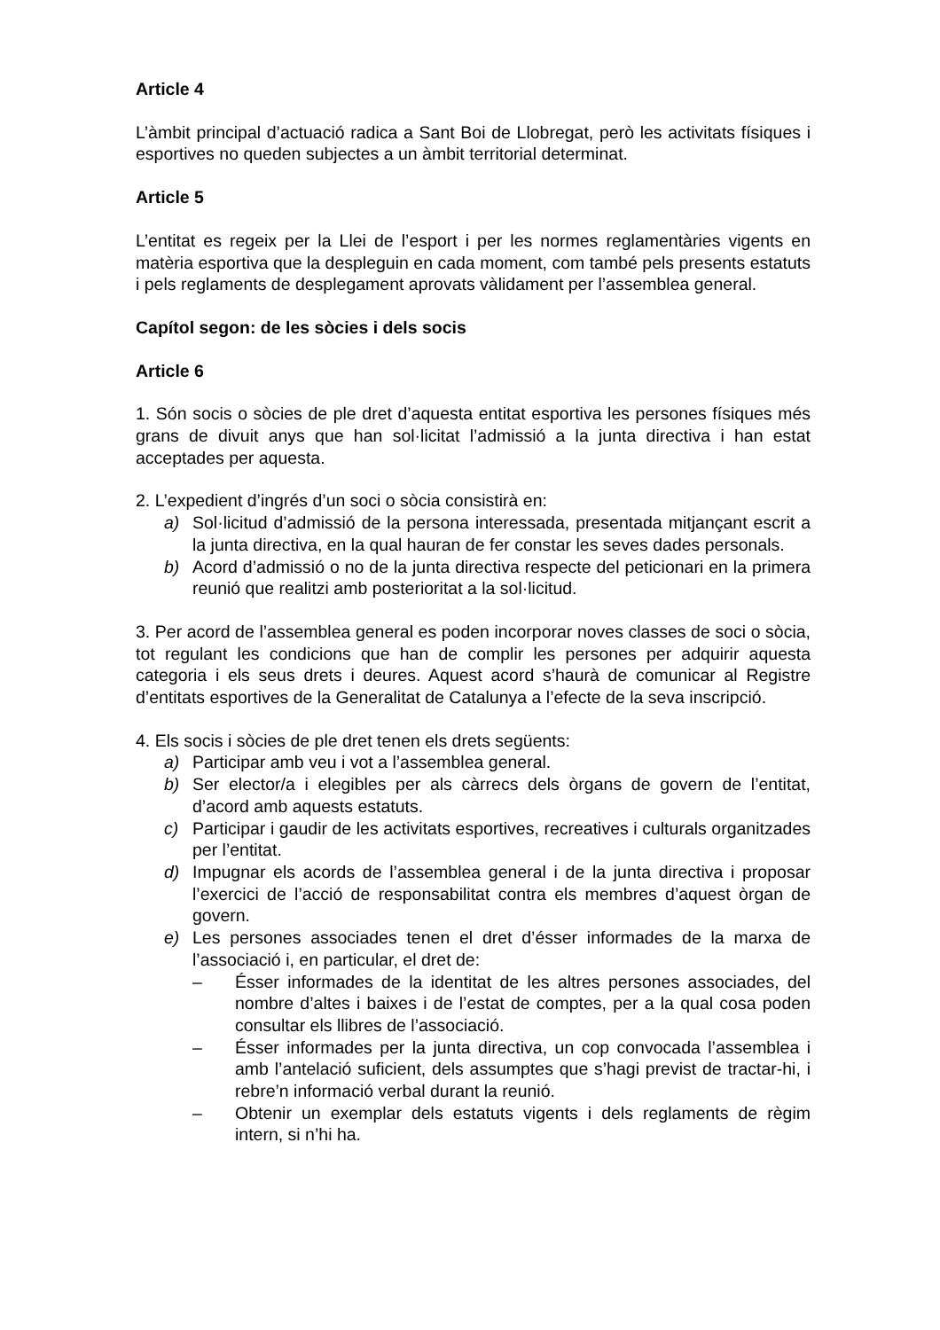Article 4
L’àmbit principal d’actuació radica a Sant Boi de Llobregat, però les activitats físiques i esportives no queden subjectes a un àmbit territorial determinat.
Article 5
L’entitat es regeix per la Llei de l’esport i per les normes reglamentàries vigents en matèria esportiva que la despleguin en cada moment, com també pels presents estatuts i pels reglaments de desplegament aprovats vàlidament per l’assemblea general.
Capítol segon: de les sòcies i dels socis
Article 6
1. Són socis o sòcies de ple dret d’aquesta entitat esportiva les persones físiques més grans de divuit anys que han sol·licitat l’admissió a la junta directiva i han estat acceptades per aquesta.
2. L’expedient d’ingrés d’un soci o sòcia consistirà en:
a) Sol·licitud d’admissió de la persona interessada, presentada mitjançant escrit a la junta directiva, en la qual hauran de fer constar les seves dades personals.
b) Acord d’admissió o no de la junta directiva respecte del peticionari en la primera reunió que realitzi amb posterioritat a la sol·licitud.
3. Per acord de l’assemblea general es poden incorporar noves classes de soci o sòcia, tot regulant les condicions que han de complir les persones per adquirir aquesta categoria i els seus drets i deures. Aquest acord s’haurà de comunicar al Registre d’entitats esportives de la Generalitat de Catalunya a l’efecte de la seva inscripció.
4. Els socis i sòcies de ple dret tenen els drets següents:
a) Participar amb veu i vot a l’assemblea general.
b) Ser elector/a i elegibles per als càrrecs dels òrgans de govern de l’entitat, d’acord amb aquests estatuts.
c) Participar i gaudir de les activitats esportives, recreatives i culturals organitzades per l’entitat.
d) Impugnar els acords de l’assemblea general i de la junta directiva i proposar l’exercici de l’acció de responsabilitat contra els membres d’aquest òrgan de govern.
e) Les persones associades tenen el dret d’ésser informades de la marxa de l’associació i, en particular, el dret de:
– Ésser informades de la identitat de les altres persones associades, del nombre d’altes i baixes i de l’estat de comptes, per a la qual cosa poden consultar els llibres de l’associació.
– Ésser informades per la junta directiva, un cop convocada l’assemblea i amb l’antelació suficient, dels assumptes que s’hagi previst de tractar-hi, i rebre’n informació verbal durant la reunió.
– Obtenir un exemplar dels estatuts vigents i dels reglaments de règim intern, si n’hi ha.